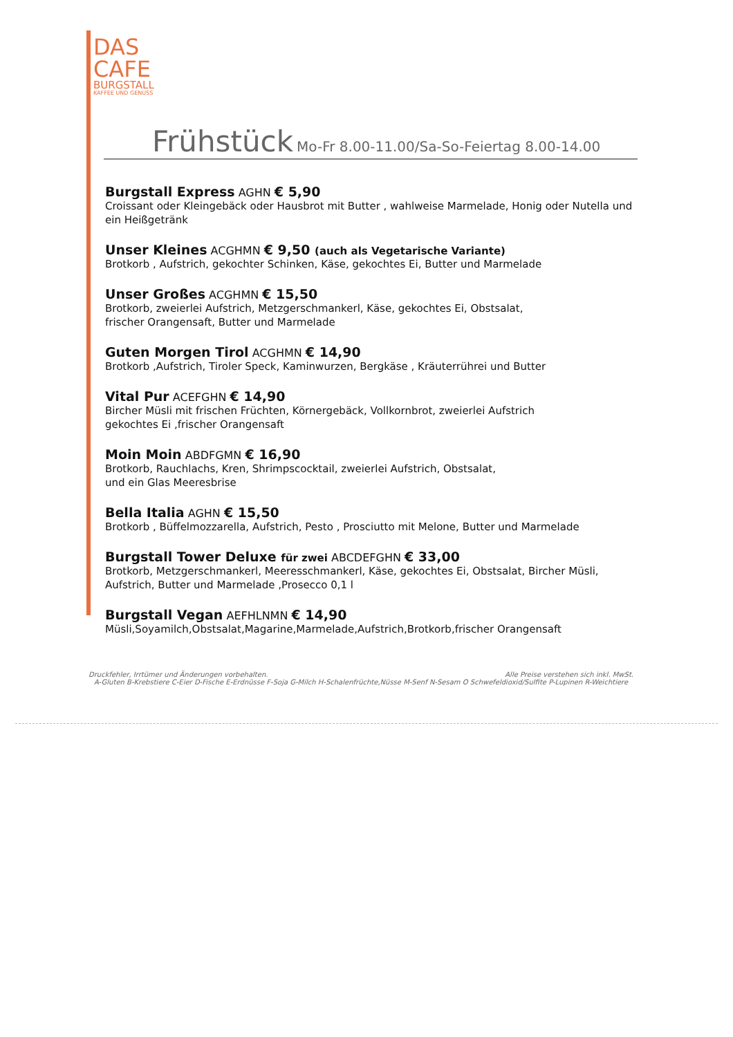DAS
CAFE
BURGSTALL
KAFFEE UND GENUSS
Frühstück Mo-Fr 8.00-11.00/Sa-So-Feiertag 8.00-14.00
Burgstall Express AGHN € 5,90
Croissant oder Kleingebäck oder Hausbrot mit Butter , wahlweise Marmelade, Honig oder Nutella und ein Heißgetränk
Unser Kleines ACGHMN € 9,50 (auch als Vegetarische Variante)
Brotkorb , Aufstrich, gekochter Schinken, Käse, gekochtes Ei, Butter und Marmelade
Unser Großes ACGHMN € 15,50
Brotkorb, zweierlei Aufstrich, Metzgerschmankerl, Käse, gekochtes Ei, Obstsalat,
frischer Orangensaft, Butter und Marmelade
Guten Morgen Tirol ACGHMN € 14,90
Brotkorb ,Aufstrich, Tiroler Speck, Kaminwurzen, Bergkäse , Kräuterrührei und Butter
Vital Pur ACEFGHN € 14,90
Bircher Müsli mit frischen Früchten, Körnergebäck, Vollkornbrot, zweierlei Aufstrich
gekochtes Ei ,frischer Orangensaft
Moin Moin ABDFGMN € 16,90
Brotkorb, Rauchlachs, Kren, Shrimpscocktail, zweierlei Aufstrich, Obstsalat,
und ein Glas Meeresbrise
Bella Italia AGHN € 15,50
Brotkorb , Büffelmozzarella, Aufstrich, Pesto , Prosciutto mit Melone, Butter und Marmelade
Burgstall Tower Deluxe für zwei ABCDEFGHN € 33,00
Brotkorb, Metzgerschmankerl, Meeresschmankerl, Käse, gekochtes Ei, Obstsalat, Bircher Müsli,
Aufstrich, Butter und Marmelade ,Prosecco 0,1 l
Burgstall Vegan AEFHLNMN € 14,90
Müsli,Soyamilch,Obstsalat,Magarine,Marmelade,Aufstrich,Brotkorb,frischer Orangensaft
Druckfehler, Irrtümer und Änderungen vorbehalten. Alle Preise verstehen sich inkl. MwSt.
A-Gluten B-Krebstiere C-Eier D-Fische E-Erdnüsse F-Soja G-Milch H-Schalenfrüchte,Nüsse M-Senf N-Sesam O Schwefeldioxid/Sulfite P-Lupinen R-Weichtiere